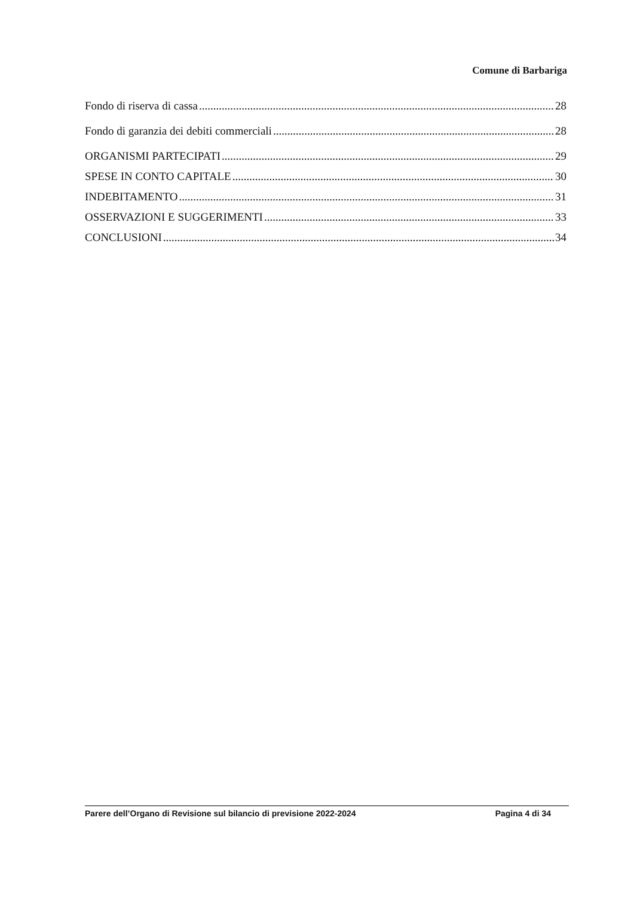Comune di Barbariga
Fondo di riserva di cassa 28
Fondo di garanzia dei debiti commerciali 28
ORGANISMI PARTECIPATI 29
SPESE IN CONTO CAPITALE 30
INDEBITAMENTO 31
OSSERVAZIONI E SUGGERIMENTI 33
CONCLUSIONI 34
Parere dell’Organo di Revisione sul bilancio di previsione 2022-2024 Pagina 4 di 34